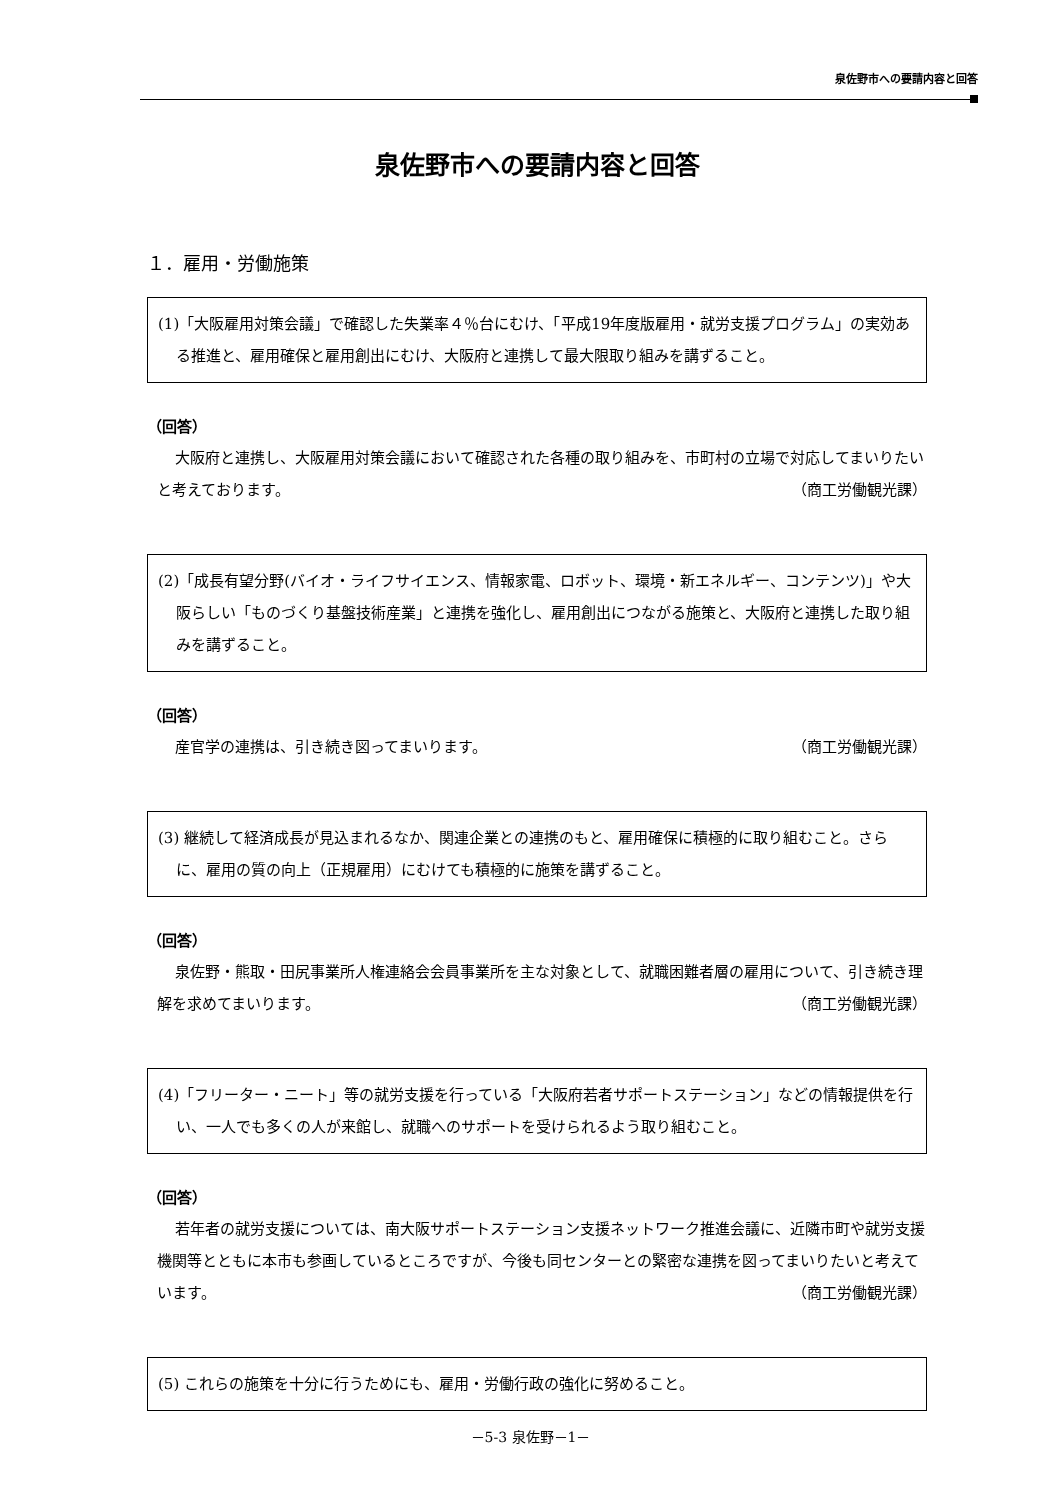泉佐野市への要請内容と回答
泉佐野市への要請内容と回答
１．雇用・労働施策
(1)「大阪雇用対策会議」で確認した失業率４％台にむけ、「平成19年度版雇用・就労支援プログラム」の実効ある推進と、雇用確保と雇用創出にむけ、大阪府と連携して最大限取り組みを講ずること。
（回答）
大阪府と連携し、大阪雇用対策会議において確認された各種の取り組みを、市町村の立場で対応してまいりたいと考えております。 （商工労働観光課）
(2)「成長有望分野(バイオ・ライフサイエンス、情報家電、ロボット、環境・新エネルギー、コンテンツ)」や大阪らしい「ものづくり基盤技術産業」と連携を強化し、雇用創出につながる施策と、大阪府と連携した取り組みを講ずること。
（回答）
産官学の連携は、引き続き図ってまいります。 （商工労働観光課）
(3) 継続して経済成長が見込まれるなか、関連企業との連携のもと、雇用確保に積極的に取り組むこと。さらに、雇用の質の向上（正規雇用）にむけても積極的に施策を講ずること。
（回答）
泉佐野・熊取・田尻事業所人権連絡会会員事業所を主な対象として、就職困難者層の雇用について、引き続き理解を求めてまいります。 （商工労働観光課）
(4)「フリーター・ニート」等の就労支援を行っている「大阪府若者サポートステーション」などの情報提供を行い、一人でも多くの人が来館し、就職へのサポートを受けられるよう取り組むこと。
（回答）
若年者の就労支援については、南大阪サポートステーション支援ネットワーク推進会議に、近隣市町や就労支援機関等とともに本市も参画しているところですが、今後も同センターとの緊密な連携を図ってまいりたいと考えています。 （商工労働観光課）
(5) これらの施策を十分に行うためにも、雇用・労働行政の強化に努めること。
－5-3 泉佐野－1－